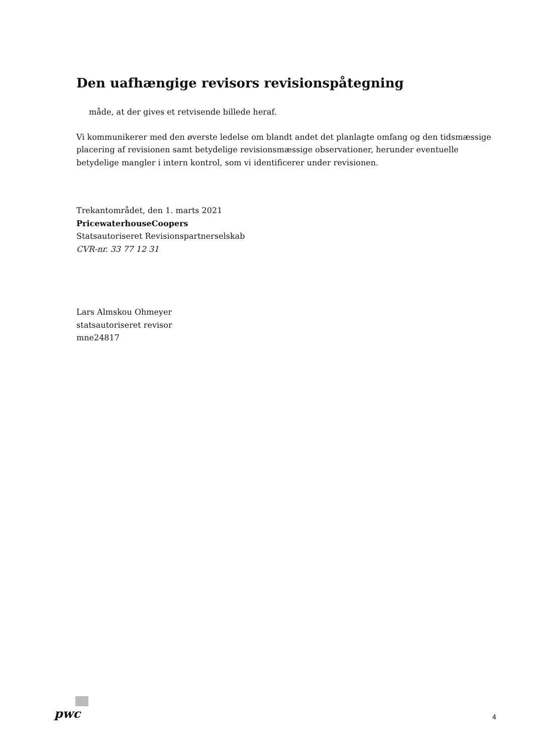Den uafhængige revisors revisionspåtegning
måde, at der gives et retvisende billede heraf.
Vi kommunikerer med den øverste ledelse om blandt andet det planlagte omfang og den tidsmæssige placering af revisionen samt betydelige revisionsmæssige observationer, herunder eventuelle betydelige mangler i intern kontrol, som vi identificerer under revisionen.
Trekantområdet, den 1. marts 2021
PricewaterhouseCoopers
Statsautoriseret Revisionspartnerselskab
CVR-nr. 33 77 12 31
Lars Almskou Ohmeyer
statsautoriseret revisor
mne24817
pwc
4